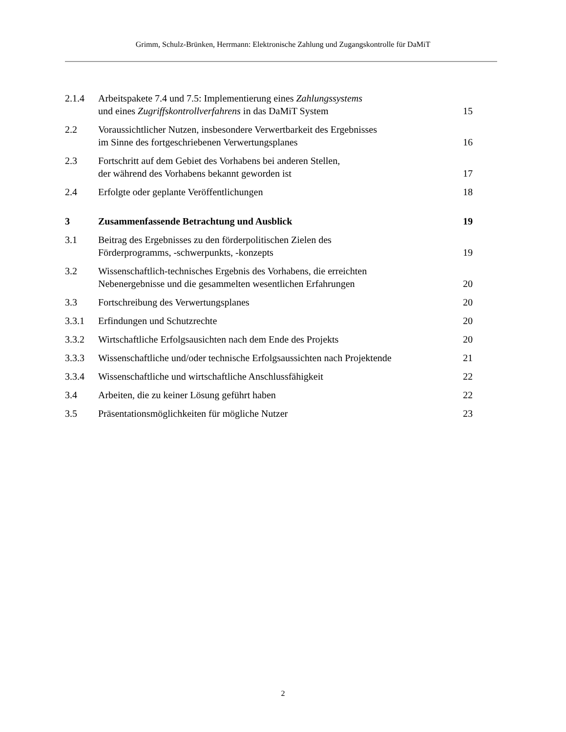Grimm, Schulz-Brünken, Herrmann: Elektronische Zahlung und Zugangskontrolle für DaMiT
2.1.4 Arbeitspakete 7.4 und 7.5: Implementierung eines Zahlungssystems
und eines Zugriffskontrollverfahrens in das DaMiT System 15
2.2 Voraussichtlicher Nutzen, insbesondere Verwertbarkeit des Ergebnisses
im Sinne des fortgeschriebenen Verwertungsplanes 16
2.3 Fortschritt auf dem Gebiet des Vorhabens bei anderen Stellen,
der während des Vorhabens bekannt geworden ist 17
2.4 Erfolgte oder geplante Veröffentlichungen 18
3 Zusammenfassende Betrachtung und Ausblick 19
3.1 Beitrag des Ergebnisses zu den förderpolitischen Zielen des
Förderprogramms, -schwerpunkts, -konzepts 19
3.2 Wissenschaftlich-technisches Ergebnis des Vorhabens, die erreichten
Nebenergebnisse und die gesammelten wesentlichen Erfahrungen 20
3.3 Fortschreibung des Verwertungsplanes 20
3.3.1 Erfindungen und Schutzrechte 20
3.3.2 Wirtschaftliche Erfolgsausichten nach dem Ende des Projekts 20
3.3.3 Wissenschaftliche und/oder technische Erfolgsaussichten nach Projektende 21
3.3.4 Wissenschaftliche und wirtschaftliche Anschlussfähigkeit 22
3.4 Arbeiten, die zu keiner Lösung geführt haben 22
3.5 Präsentationsmöglichkeiten für mögliche Nutzer 23
2